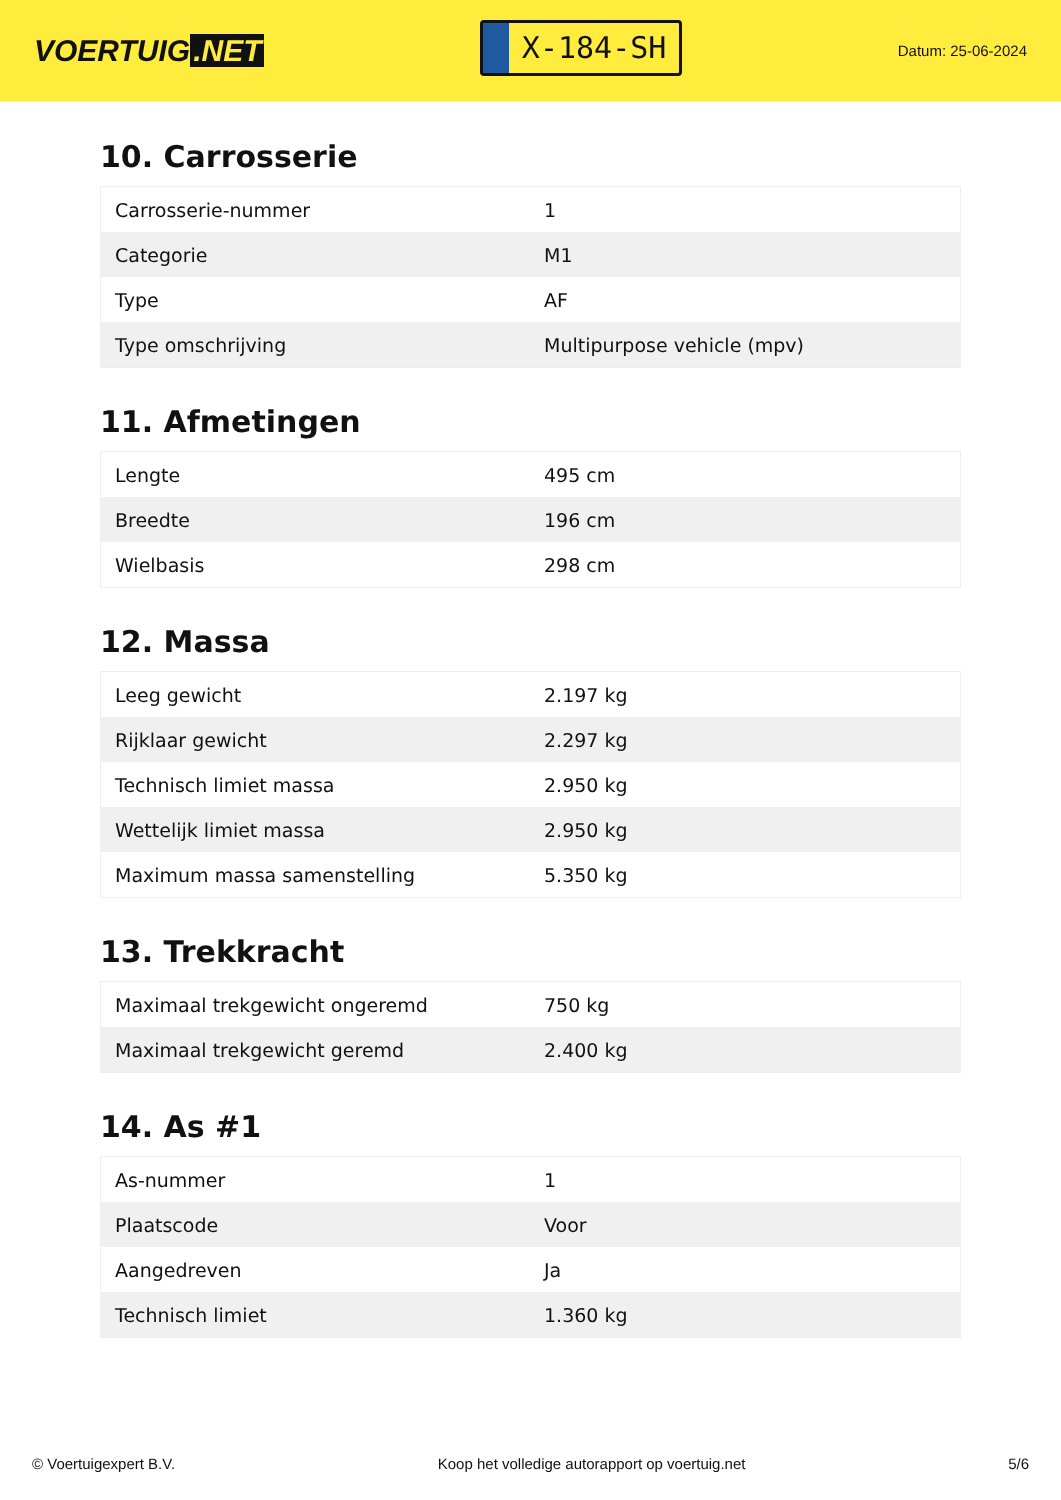VOERTUIG.NET
X-184-SH
Datum: 25-06-2024
10. Carrosserie
| Carrosserie-nummer | 1 |
| Categorie | M1 |
| Type | AF |
| Type omschrijving | Multipurpose vehicle (mpv) |
11. Afmetingen
| Lengte | 495 cm |
| Breedte | 196 cm |
| Wielbasis | 298 cm |
12. Massa
| Leeg gewicht | 2.197 kg |
| Rijklaar gewicht | 2.297 kg |
| Technisch limiet massa | 2.950 kg |
| Wettelijk limiet massa | 2.950 kg |
| Maximum massa samenstelling | 5.350 kg |
13. Trekkracht
| Maximaal trekgewicht ongeremd | 750 kg |
| Maximaal trekgewicht geremd | 2.400 kg |
14. As #1
| As-nummer | 1 |
| Plaatscode | Voor |
| Aangedreven | Ja |
| Technisch limiet | 1.360 kg |
© Voertuigexpert B.V. Koop het volledige autorapport op voertuig.net 5/6